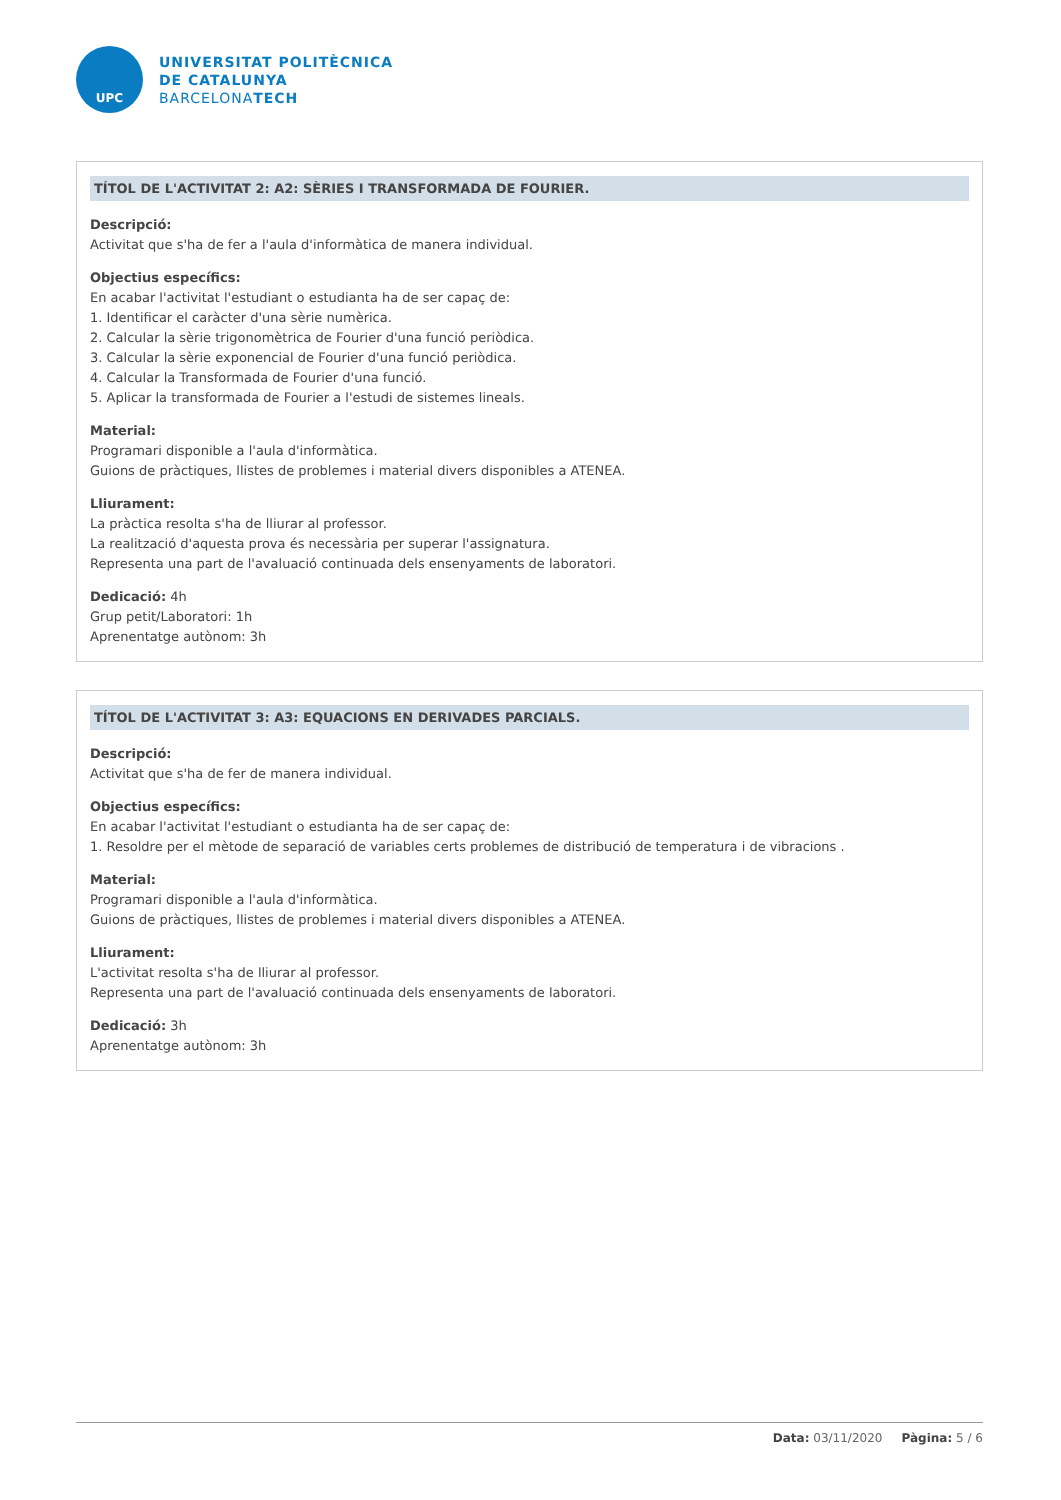UPC
UNIVERSITAT POLITÈCNICA
DE CATALUNYA
BARCELONATECH
TÍTOL DE L'ACTIVITAT 2: A2: SÈRIES I TRANSFORMADA DE FOURIER.
Descripció:
Activitat que s'ha de fer a l'aula d'informàtica de manera individual.
Objectius específics:
En acabar l'activitat l'estudiant o estudianta ha de ser capaç de:
1. Identificar el caràcter d'una sèrie numèrica.
2. Calcular la sèrie trigonomètrica de Fourier d'una funció periòdica.
3. Calcular la sèrie exponencial de Fourier d'una funció periòdica.
4. Calcular la Transformada de Fourier d'una funció.
5. Aplicar la transformada de Fourier a l'estudi de sistemes lineals.
Material:
Programari disponible a l'aula d'informàtica.
Guions de pràctiques, llistes de problemes i material divers disponibles a ATENEA.
Lliurament:
La pràctica resolta s'ha de lliurar al professor.
La realització d'aquesta prova és necessària per superar l'assignatura.
Representa una part de l'avaluació continuada dels ensenyaments de laboratori.
Dedicació: 4h
Grup petit/Laboratori: 1h
Aprenentatge autònom: 3h
TÍTOL DE L'ACTIVITAT 3: A3: EQUACIONS EN DERIVADES PARCIALS.
Descripció:
Activitat que s'ha de fer de manera individual.
Objectius específics:
En acabar l'activitat l'estudiant o estudianta ha de ser capaç de:
1. Resoldre per el mètode de separació de variables certs problemes de distribució de temperatura i de vibracions .
Material:
Programari disponible a l'aula d'informàtica.
Guions de pràctiques, llistes de problemes i material divers disponibles a ATENEA.
Lliurament:
L'activitat resolta s'ha de lliurar al professor.
Representa una part de l'avaluació continuada dels ensenyaments de laboratori.
Dedicació: 3h
Aprenentatge autònom: 3h
Data: 03/11/2020 Pàgina: 5 / 6